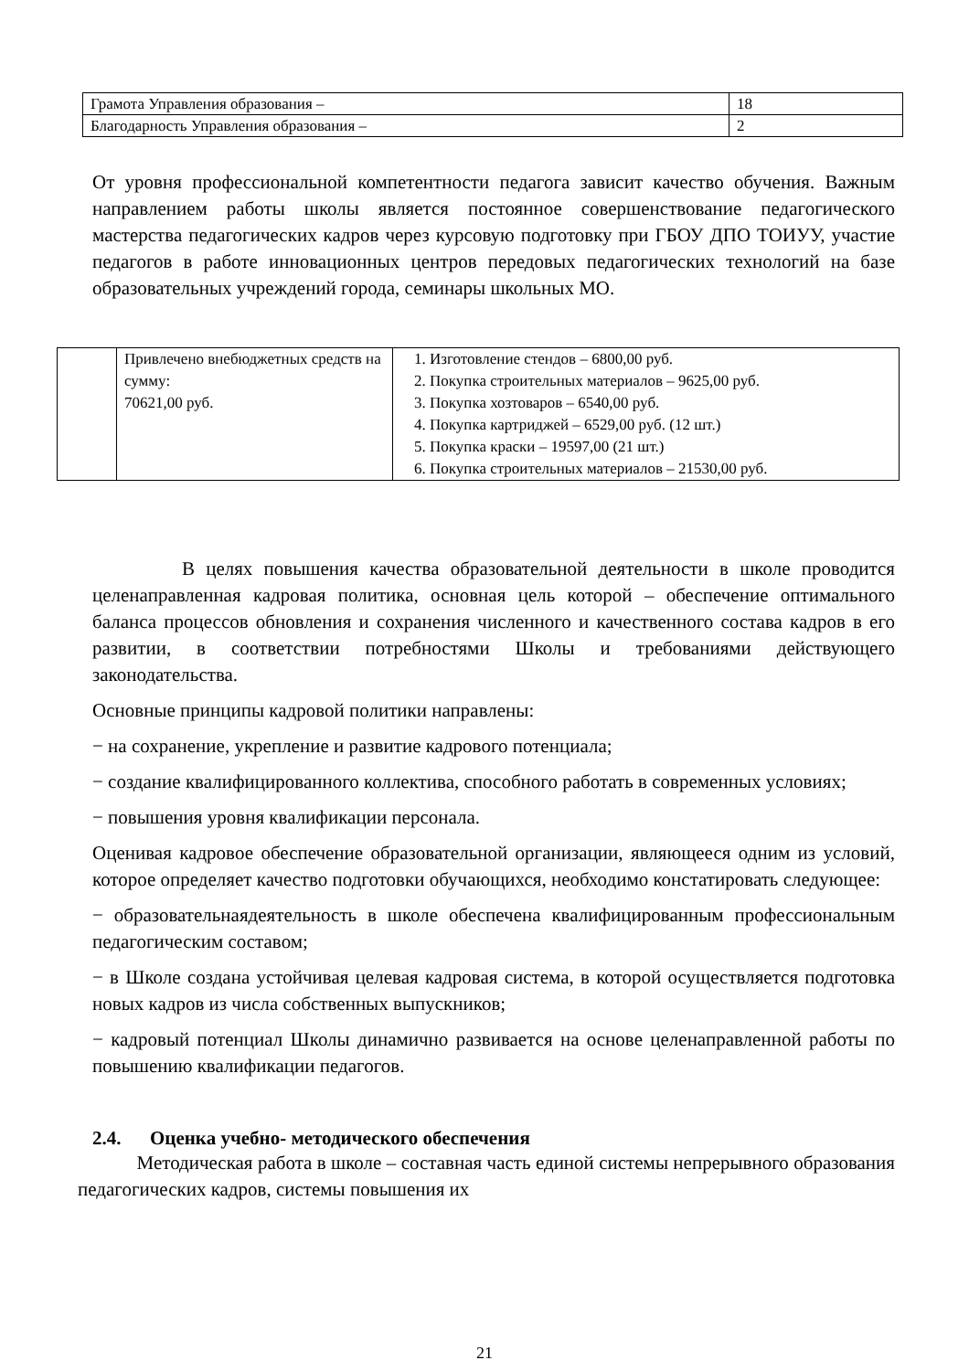| Грамота Управления образования – | 18 |
| Благодарность Управления образования – | 2 |
От уровня профессиональной компетентности педагога зависит качество обучения. Важным направлением работы школы является постоянное совершенствование педагогического мастерства педагогических кадров через курсовую подготовку при ГБОУ ДПО ТОИУУ, участие педагогов в работе инновационных центров передовых педагогических технологий на базе образовательных учреждений города, семинары школьных МО.
| | Привлечено внебюджетных средств на сумму: 70621,00 руб. | 1. Изготовление стендов – 6800,00 руб. 2. Покупка строительных материалов – 9625,00 руб. 3. Покупка хозтоваров – 6540,00 руб. 4. Покупка картриджей – 6529,00 руб. (12 шт.) 5. Покупка краски – 19597,00 (21 шт.) 6. Покупка строительных материалов – 21530,00 руб. |
В целях повышения качества образовательной деятельности в школе проводится целенаправленная кадровая политика, основная цель которой – обеспечение оптимального баланса процессов обновления и сохранения численного и качественного состава кадров в его развитии, в соответствии потребностями Школы и требованиями действующего законодательства.
Основные принципы кадровой политики направлены:
− на сохранение, укрепление и развитие кадрового потенциала;
− создание квалифицированного коллектива, способного работать в современных условиях;
− повышения уровня квалификации персонала.
Оценивая кадровое обеспечение образовательной организации, являющееся одним из условий, которое определяет качество подготовки обучающихся, необходимо констатировать следующее:
− образовательнаядеятельность в школе обеспечена квалифицированным профессиональным педагогическим составом;
− в Школе создана устойчивая целевая кадровая система, в которой осуществляется подготовка новых кадров из числа собственных выпускников;
− кадровый потенциал Школы динамично развивается на основе целенаправленной работы по повышению квалификации педагогов.
2.4. Оценка учебно- методического обеспечения
Методическая работа в школе – составная часть единой системы непрерывного образования педагогических кадров, системы повышения их
21